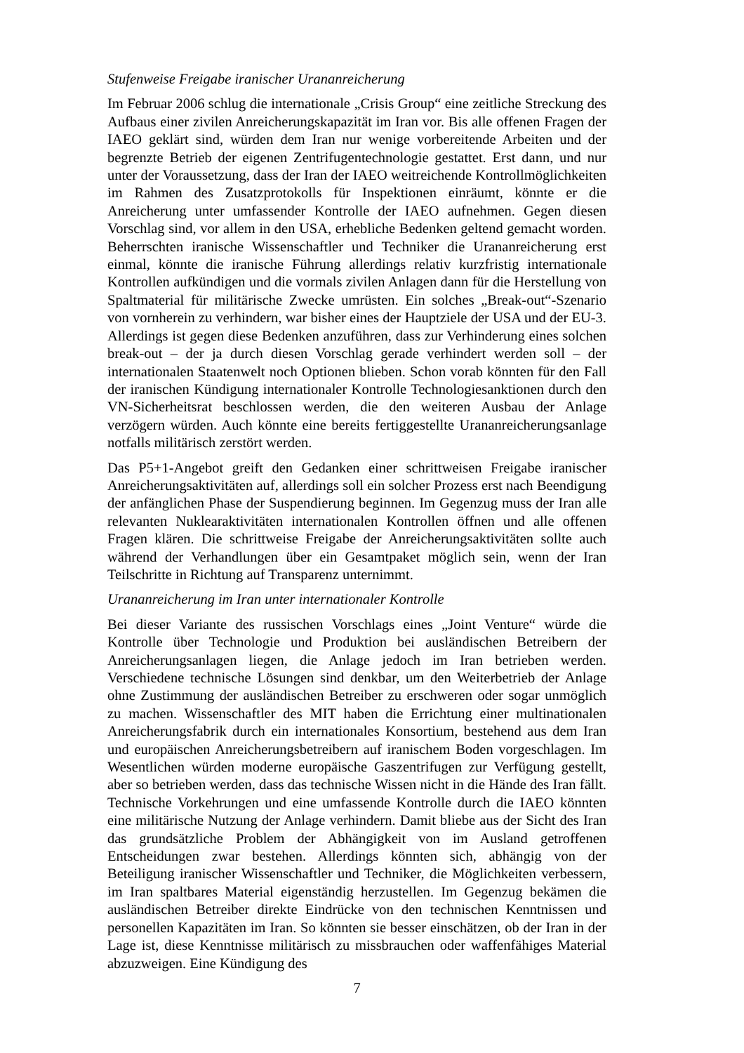Stufenweise Freigabe iranischer Urananreicherung
Im Februar 2006 schlug die internationale „Crisis Group“ eine zeitliche Streckung des Aufbaus einer zivilen Anreicherungskapazität im Iran vor. Bis alle offenen Fragen der IAEO geklärt sind, würden dem Iran nur wenige vorbereitende Arbeiten und der begrenzte Betrieb der eigenen Zentrifugentechnologie gestattet. Erst dann, und nur unter der Voraussetzung, dass der Iran der IAEO weitreichende Kontrollmöglichkeiten im Rahmen des Zusatzprotokolls für Inspektionen einräumt, könnte er die Anreicherung unter umfassender Kontrolle der IAEO aufnehmen. Gegen diesen Vorschlag sind, vor allem in den USA, erhebliche Bedenken geltend gemacht worden. Beherrschten iranische Wissenschaftler und Techniker die Urananreicherung erst einmal, könnte die iranische Führung allerdings relativ kurzfristig internationale Kontrollen aufkündigen und die vormals zivilen Anlagen dann für die Herstellung von Spaltmaterial für militärische Zwecke umrüsten. Ein solches „Break-out“-Szenario von vornherein zu verhindern, war bisher eines der Hauptziele der USA und der EU-3. Allerdings ist gegen diese Bedenken anzuführen, dass zur Verhinderung eines solchen break-out – der ja durch diesen Vorschlag gerade verhindert werden soll – der internationalen Staatenwelt noch Optionen blieben. Schon vorab könnten für den Fall der iranischen Kündigung internationaler Kontrolle Technologiesanktionen durch den VN-Sicherheitsrat beschlossen werden, die den weiteren Ausbau der Anlage verzögern würden. Auch könnte eine bereits fertiggestellte Urananreicherungsanlage notfalls militärisch zerstört werden.
Das P5+1-Angebot greift den Gedanken einer schrittweisen Freigabe iranischer Anreicherungsaktivitäten auf, allerdings soll ein solcher Prozess erst nach Beendigung der anfänglichen Phase der Suspendierung beginnen. Im Gegenzug muss der Iran alle relevanten Nuklearaktivitäten internationalen Kontrollen öffnen und alle offenen Fragen klären. Die schrittweise Freigabe der Anreicherungsaktivitäten sollte auch während der Verhandlungen über ein Gesamtpaket möglich sein, wenn der Iran Teilschritte in Richtung auf Transparenz unternimmt.
Urananreicherung im Iran unter internationaler Kontrolle
Bei dieser Variante des russischen Vorschlags eines „Joint Venture“ würde die Kontrolle über Technologie und Produktion bei ausländischen Betreibern der Anreicherungsanlagen liegen, die Anlage jedoch im Iran betrieben werden. Verschiedene technische Lösungen sind denkbar, um den Weiterbetrieb der Anlage ohne Zustimmung der ausländischen Betreiber zu erschweren oder sogar unmöglich zu machen. Wissenschaftler des MIT haben die Errichtung einer multinationalen Anreicherungsfabrik durch ein internationales Konsortium, bestehend aus dem Iran und europäischen Anreicherungsbetreibern auf iranischem Boden vorgeschlagen. Im Wesentlichen würden moderne europäische Gaszentrifugen zur Verfügung gestellt, aber so betrieben werden, dass das technische Wissen nicht in die Hände des Iran fällt. Technische Vorkehrungen und eine umfassende Kontrolle durch die IAEO könnten eine militärische Nutzung der Anlage verhindern. Damit bliebe aus der Sicht des Iran das grundsätzliche Problem der Abhängigkeit von im Ausland getroffenen Entscheidungen zwar bestehen. Allerdings könnten sich, abhängig von der Beteiligung iranischer Wissenschaftler und Techniker, die Möglichkeiten verbessern, im Iran spaltbares Material eigenständig herzustellen. Im Gegenzug bekämen die ausländischen Betreiber direkte Eindrücke von den technischen Kenntnissen und personellen Kapazitäten im Iran. So könnten sie besser einschätzen, ob der Iran in der Lage ist, diese Kenntnisse militärisch zu missbrauchen oder waffenfähiges Material abzuzweigen. Eine Kündigung des
7